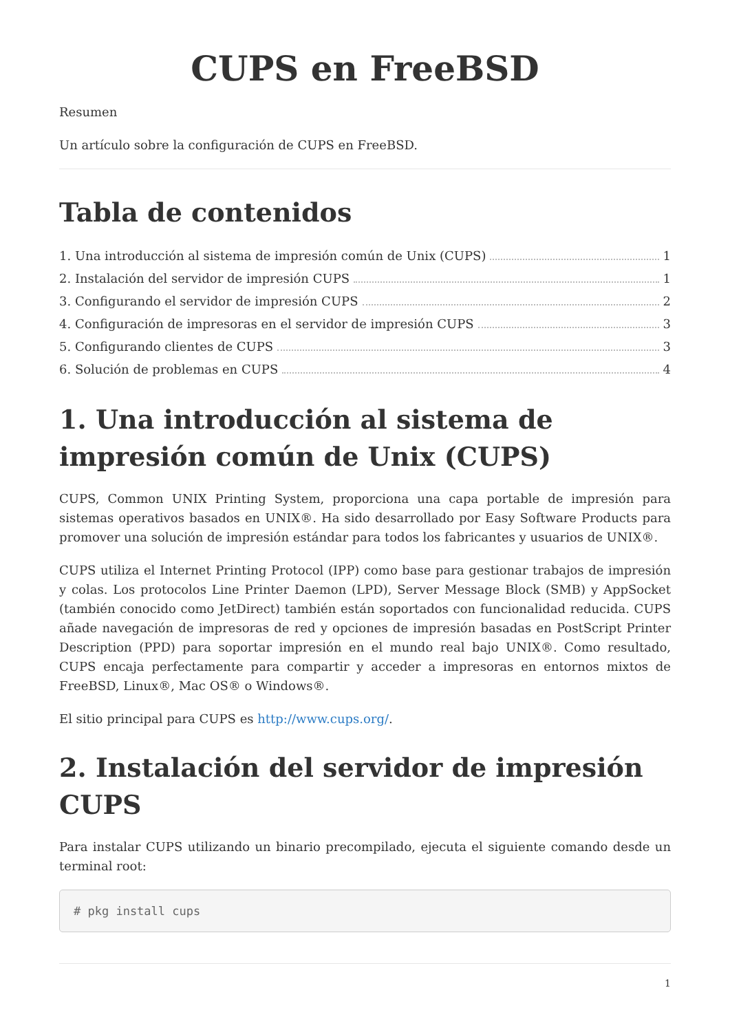CUPS en FreeBSD
Resumen
Un artículo sobre la configuración de CUPS en FreeBSD.
Tabla de contenidos
1. Una introducción al sistema de impresión común de Unix (CUPS) 1
2. Instalación del servidor de impresión CUPS 1
3. Configurando el servidor de impresión CUPS 2
4. Configuración de impresoras en el servidor de impresión CUPS 3
5. Configurando clientes de CUPS 3
6. Solución de problemas en CUPS 4
1. Una introducción al sistema de impresión común de Unix (CUPS)
CUPS, Common UNIX Printing System, proporciona una capa portable de impresión para sistemas operativos basados en UNIX®. Ha sido desarrollado por Easy Software Products para promover una solución de impresión estándar para todos los fabricantes y usuarios de UNIX®.
CUPS utiliza el Internet Printing Protocol (IPP) como base para gestionar trabajos de impresión y colas. Los protocolos Line Printer Daemon (LPD), Server Message Block (SMB) y AppSocket (también conocido como JetDirect) también están soportados con funcionalidad reducida. CUPS añade navegación de impresoras de red y opciones de impresión basadas en PostScript Printer Description (PPD) para soportar impresión en el mundo real bajo UNIX®. Como resultado, CUPS encaja perfectamente para compartir y acceder a impresoras en entornos mixtos de FreeBSD, Linux®, Mac OS® o Windows®.
El sitio principal para CUPS es http://www.cups.org/.
2. Instalación del servidor de impresión CUPS
Para instalar CUPS utilizando un binario precompilado, ejecuta el siguiente comando desde un terminal root:
# pkg install cups
1